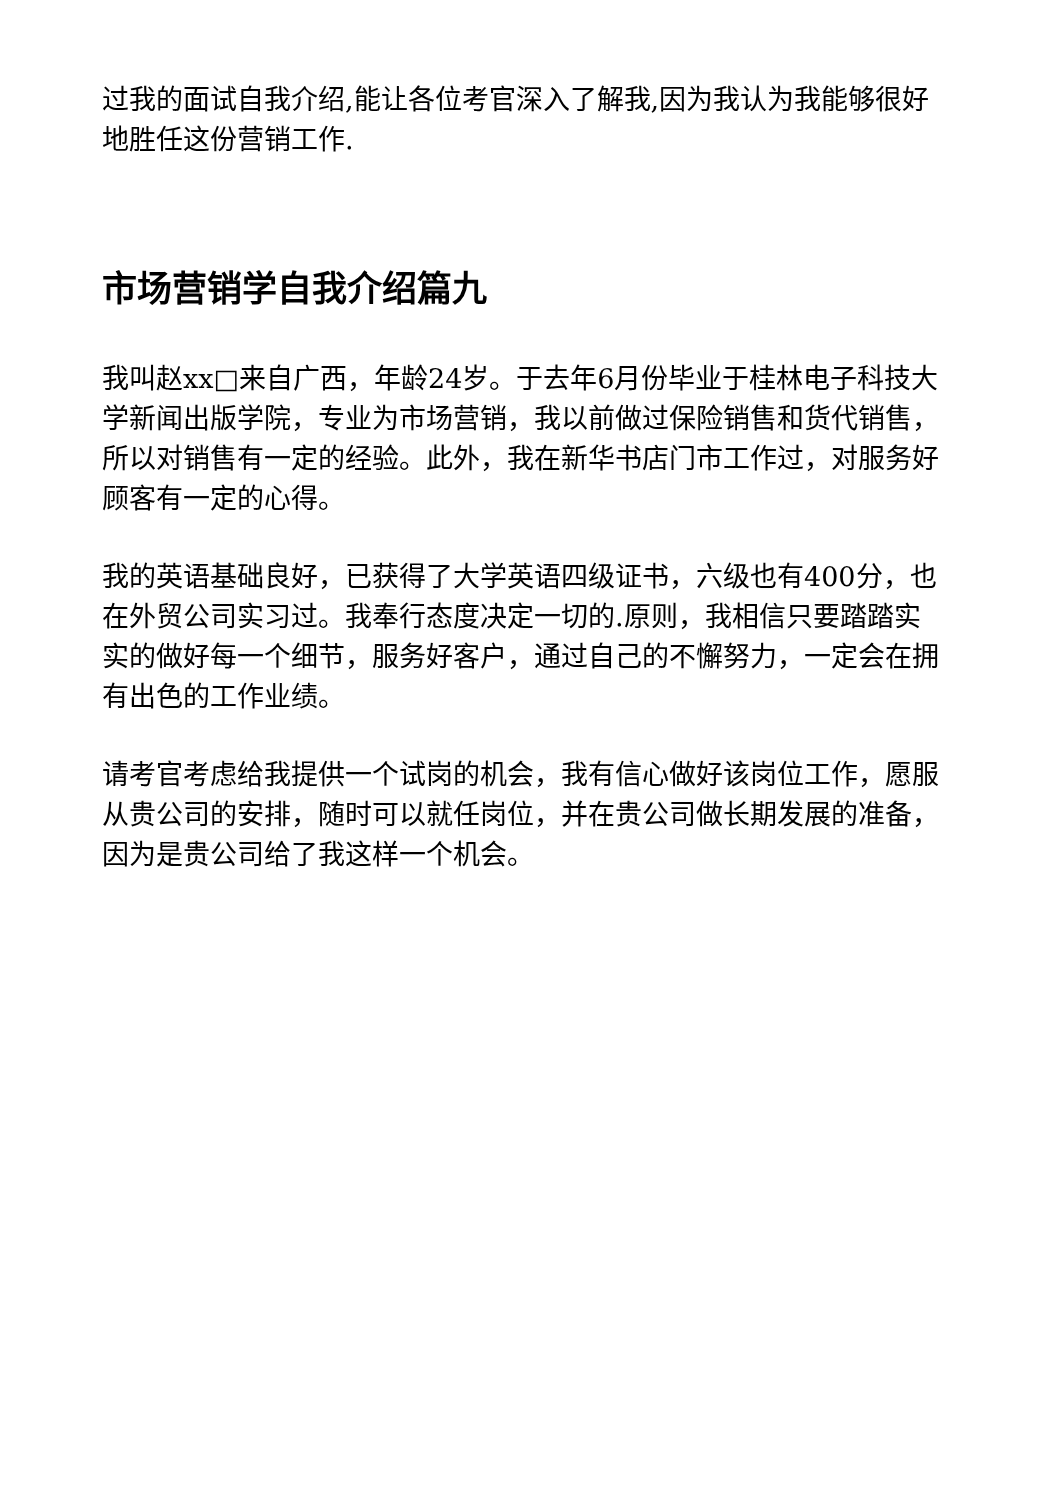过我的面试自我介绍,能让各位考官深入了解我,因为我认为我能够很好地胜任这份营销工作.
市场营销学自我介绍篇九
我叫赵xx□来自广西，年龄24岁。于去年6月份毕业于桂林电子科技大学新闻出版学院，专业为市场营销，我以前做过保险销售和货代销售，所以对销售有一定的经验。此外，我在新华书店门市工作过，对服务好顾客有一定的心得。
我的英语基础良好，已获得了大学英语四级证书，六级也有400分，也在外贸公司实习过。我奉行态度决定一切的.原则，我相信只要踏踏实实的做好每一个细节，服务好客户，通过自己的不懈努力，一定会在拥有出色的工作业绩。
请考官考虑给我提供一个试岗的机会，我有信心做好该岗位工作，愿服从贵公司的安排，随时可以就任岗位，并在贵公司做长期发展的准备，因为是贵公司给了我这样一个机会。